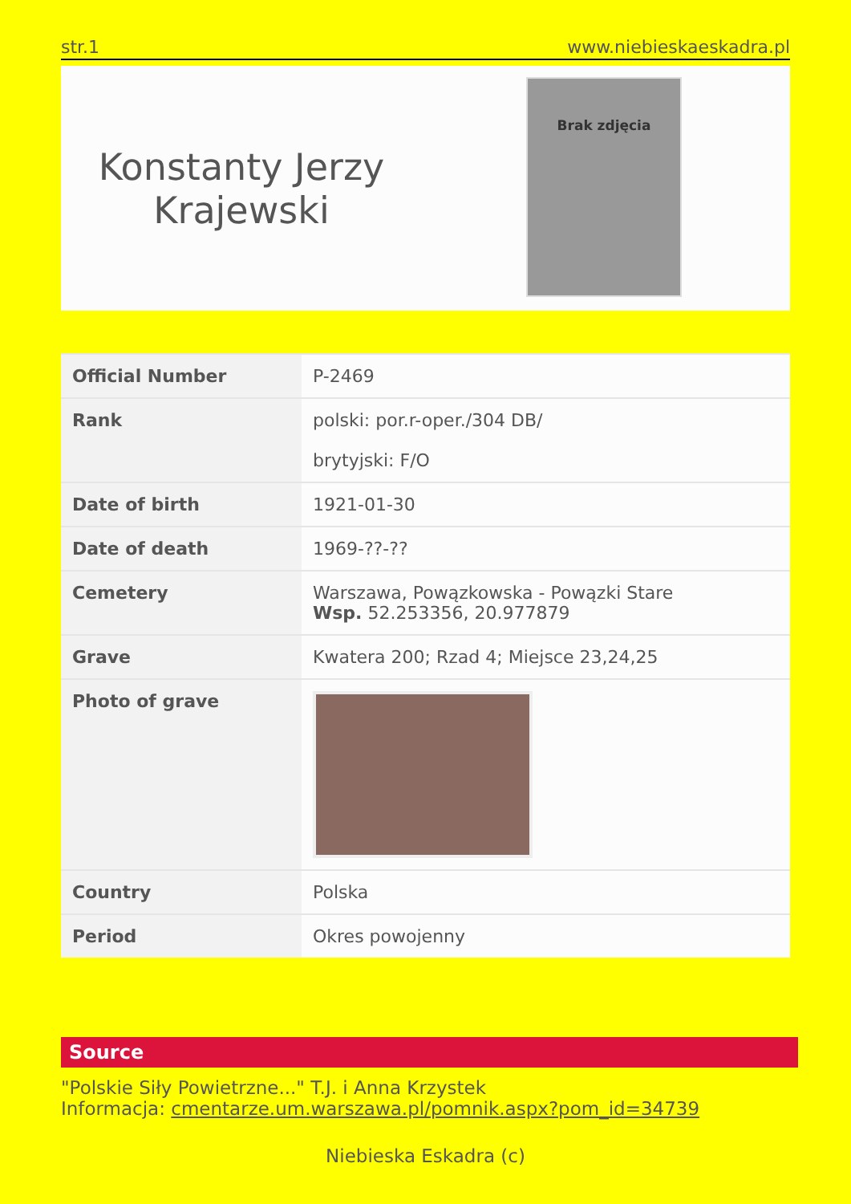str.1 www.niebieskaeskadra.pl
Konstanty Jerzy
Krajewski
Brak zdjęcia
| Official Number | P-2469 |
| Rank | polski: por.r-oper./304 DB/ brytyjski: F/O |
| Date of birth | 1921-01-30 |
| Date of death | 1969-??-?? |
| Cemetery | Warszawa, Powązkowska - Powązki Stare Wsp. 52.253356, 20.977879 |
| Grave | Kwatera 200; Rzad 4; Miejsce 23,24,25 |
| Photo of grave | |
| Country | Polska |
| Period | Okres powojenny |
Source
"Polskie Siły Powietrzne..." T.J. i Anna Krzystek
Informacja: cmentarze.um.warszawa.pl/pomnik.aspx?pom_id=34739
Niebieska Eskadra (c)